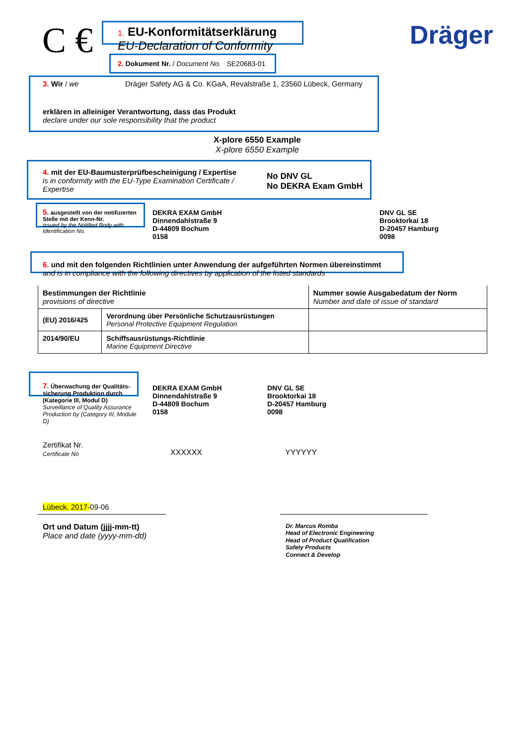C € Dräger
1. EU-Konformitätserklärung
EU-Declaration of Conformity
2. Dokument Nr. / Document No. SE20683-01
3. Wir / we
Dräger Safety AG & Co. KGaA, Revalstraße 1, 23560 Lübeck, Germany
erklären in alleiniger Verantwortung, dass das Produkt
declare under our sole responsibility that the product
X-plore 6550 Example
X-plore 6550 Example
4. mit der EU-Baumusterprüfbescheinigung / Expertise
is in conformity with the EU-Type Examination Certificate / Expertise
No DNV GL
No DEKRA Exam GmbH
5. ausgestellt von der notifizierten Stelle mit der Kenn-Nr.
issued by the Notified Body with Identification No.
DEKRA EXAM GmbH
Dinnendahlstraße 9
D-44809 Bochum
0158
DNV GL SE
Brooktorkai 18
D-20457 Hamburg
0098
6. und mit den folgenden Richtlinien unter Anwendung der aufgeführten Normen übereinstimmt
and is in compliance with the following directives by application of the listed standards
| Bestimmungen der Richtlinie provisions of directive | | Nummer sowie Ausgabedatum der Norm Number and date of issue of standard |
| (EU) 2016/425 | Verordnung über Persönliche Schutzausrüstungen Personal Protective Equipment Regulation | |
| 2014/90/EU | Schiffsausrüstungs-Richtlinie Marine Equipment Directive | |
7. Überwachung der Qualitäts-sicherung Produktion durch (Kategorie III, Modul D)
Surveillance of Quality Assurance Production by (Category III, Module D)
DEKRA EXAM GmbH
Dinnendahlstraße 9
D-44809 Bochum
0158
DNV GL SE
Brooktorkai 18
D-20457 Hamburg
0098
Zertifikat Nr.
Certificate No
XXXXXX YYYYYY
Lübeck, 2017-09-06
Ort und Datum (jjjj-mm-tt)
Place and date (yyyy-mm-dd)
Dr. Marcus Romba
Head of Electronic Engineering
Head of Product Qualification
Safety Products
Connect & Develop